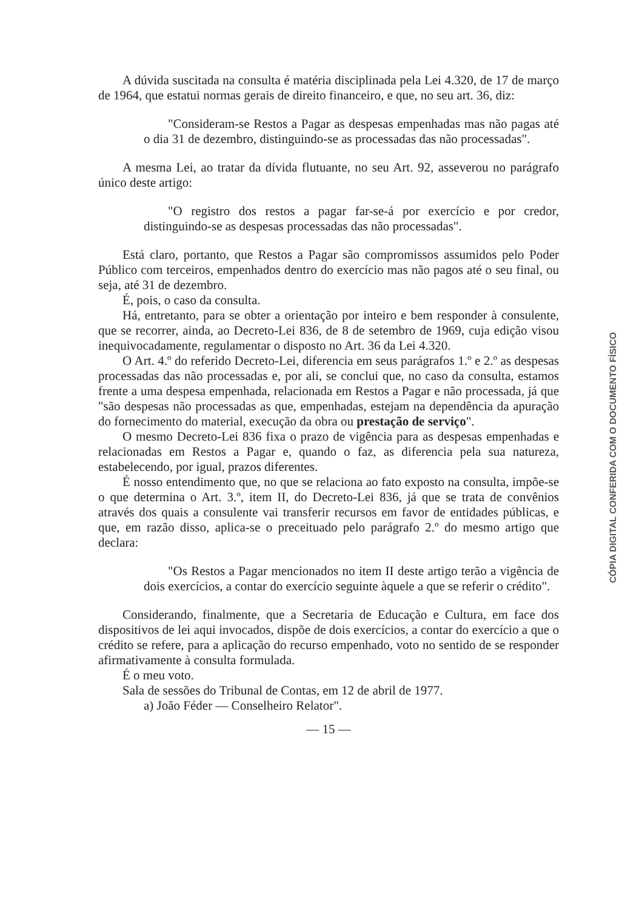A dúvida suscitada na consulta é matéria disciplinada pela Lei 4.320, de 17 de março de 1964, que estatui normas gerais de direito financeiro, e que, no seu art. 36, diz:
"Consideram-se Restos a Pagar as despesas empenhadas mas não pagas até o dia 31 de dezembro, distinguindo-se as processadas das não processadas".
A mesma Lei, ao tratar da dívida flutuante, no seu Art. 92, asseverou no parágrafo único deste artigo:
"O registro dos restos a pagar far-se-á por exercício e por credor, distinguindo-se as despesas processadas das não processadas".
Está claro, portanto, que Restos a Pagar são compromissos assumidos pelo Poder Público com terceiros, empenhados dentro do exercício mas não pagos até o seu final, ou seja, até 31 de dezembro.
É, pois, o caso da consulta.
Há, entretanto, para se obter a orientação por inteiro e bem responder à consulente, que se recorrer, ainda, ao Decreto-Lei 836, de 8 de setembro de 1969, cuja edição visou inequivocadamente, regulamentar o disposto no Art. 36 da Lei 4.320.
O Art. 4.º do referido Decreto-Lei, diferencia em seus parágrafos 1.º e 2.º as despesas processadas das não processadas e, por ali, se conclui que, no caso da consulta, estamos frente a uma despesa empenhada, relacionada em Restos a Pagar e não processada, já que "são despesas não processadas as que, empenhadas, estejam na dependência da apuração do fornecimento do material, execução da obra ou prestação de serviço".
O mesmo Decreto-Lei 836 fixa o prazo de vigência para as despesas empenhadas e relacionadas em Restos a Pagar e, quando o faz, as diferencia pela sua natureza, estabelecendo, por igual, prazos diferentes.
É nosso entendimento que, no que se relaciona ao fato exposto na consulta, impõe-se o que determina o Art. 3.º, item II, do Decreto-Lei 836, já que se trata de convênios através dos quais a consulente vai transferir recursos em favor de entidades públicas, e que, em razão disso, aplica-se o preceituado pelo parágrafo 2.º do mesmo artigo que declara:
"Os Restos a Pagar mencionados no item II deste artigo terão a vigência de dois exercícios, a contar do exercício seguinte àquele a que se referir o crédito".
Considerando, finalmente, que a Secretaria de Educação e Cultura, em face dos dispositivos de lei aqui invocados, dispõe de dois exercícios, a contar do exercício a que o crédito se refere, para a aplicação do recurso empenhado, voto no sentido de se responder afirmativamente à consulta formulada.
É o meu voto.
Sala de sessões do Tribunal de Contas, em 12 de abril de 1977.
a) João Féder — Conselheiro Relator".
— 15 —
CÓPIA DIGITAL CONFERIDA COM O DOCUMENTO FÍSICO